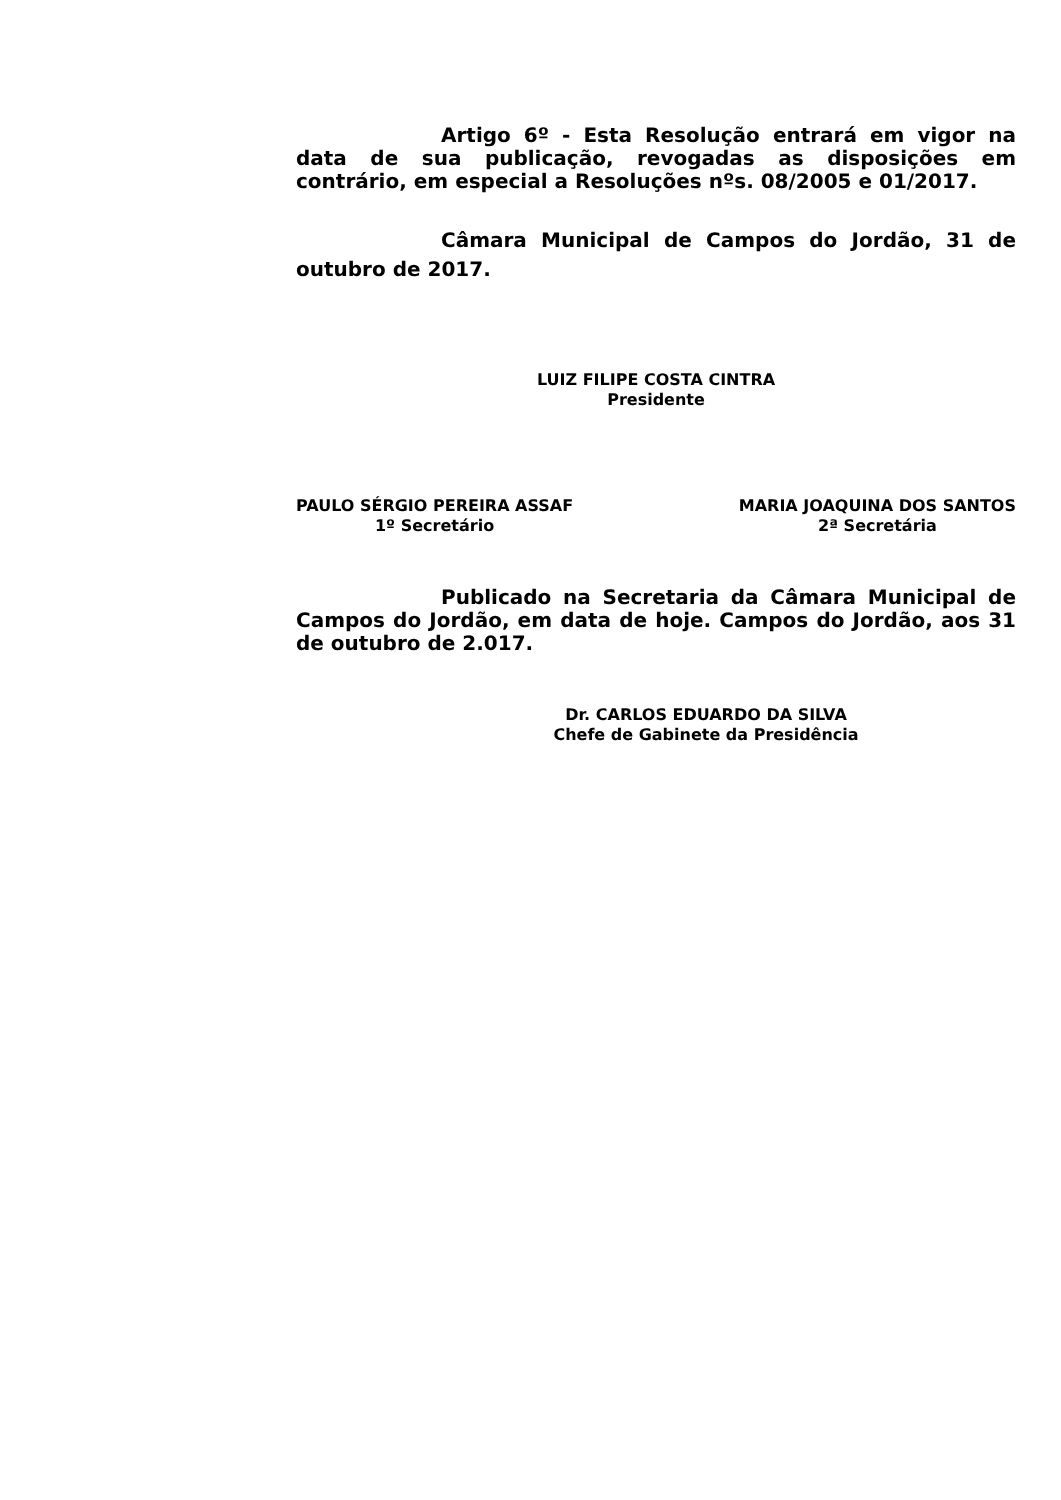Artigo 6º - Esta Resolução entrará em vigor na data de sua publicação, revogadas as disposições em contrário, em especial a Resoluções nºs. 08/2005 e 01/2017.
Câmara Municipal de Campos do Jordão, 31 de outubro de 2017.
LUIZ FILIPE COSTA CINTRA
Presidente
PAULO SÉRGIO PEREIRA ASSAF
1º Secretário
MARIA JOAQUINA DOS SANTOS
2ª Secretária
Publicado na Secretaria da Câmara Municipal de Campos do Jordão, em data de hoje. Campos do Jordão, aos 31 de outubro de 2.017.
Dr. CARLOS EDUARDO DA SILVA
Chefe de Gabinete da Presidência